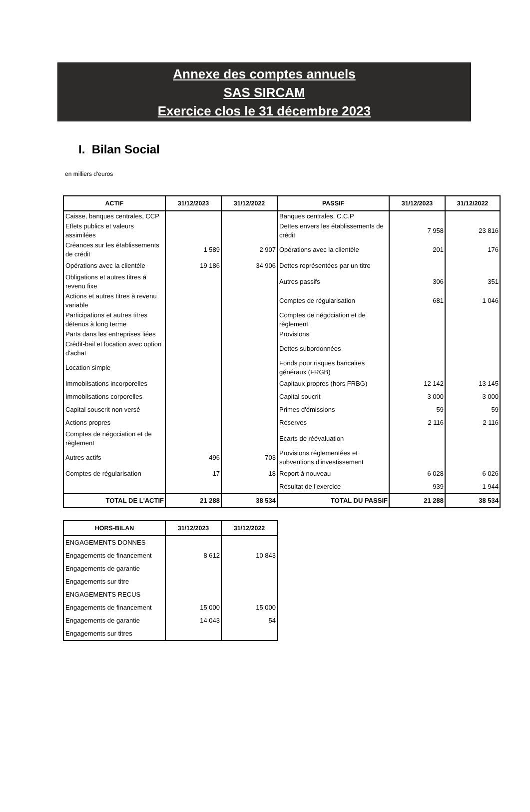Annexe des comptes annuels
SAS SIRCAM
Exercice clos le 31 décembre 2023
I. Bilan Social
en milliers d'euros
| ACTIF | 31/12/2023 | 31/12/2022 | PASSIF | 31/12/2023 | 31/12/2022 |
| --- | --- | --- | --- | --- | --- |
| Caisse, banques centrales, CCP | | | Banques centrales, C.C.P | | |
| Effets publics et valeurs assimilées | | | Dettes envers les établissements de crédit | 7 958 | 23 816 |
| Créances sur les établissements de crédit | 1 589 | 2 907 | Opérations avec la clientèle | 201 | 176 |
| Opérations avec la clientèle | 19 186 | 34 906 | Dettes représentées par un titre | | |
| Obligations et autres titres à revenu fixe | | | Autres passifs | 306 | 351 |
| Actions et autres titres à revenu variable | | | Comptes de régularisation | 681 | 1 046 |
| Participations et autres titres détenus à long terme | | | Comptes de négociation et de règlement | | |
| Parts dans les entreprises liées | | | Provisions | | |
| Crédit-bail et location avec option d'achat | | | Dettes subordonnées | | |
| Location simple | | | Fonds pour risques bancaires généraux (FRGB) | | |
| Immobilsations incorporelles | | | Capitaux propres (hors FRBG) | 12 142 | 13 145 |
| Immobilsations corporelles | | | Capital soucrit | 3 000 | 3 000 |
| Capital souscrit non versé | | | Primes d'émissions | 59 | 59 |
| Actions propres | | | Réserves | 2 116 | 2 116 |
| Comptes de négociation et de règlement | | | Ecarts de réévaluation | | |
| Autres actifs | 496 | 703 | Provisions réglementées et subventions d'investissement | | |
| Comptes de régularisation | 17 | 18 | Report à nouveau | 6 028 | 6 026 |
| | | | Résultat de l'exercice | 939 | 1 944 |
| TOTAL DE L'ACTIF | 21 288 | 38 534 | TOTAL DU PASSIF | 21 288 | 38 534 |
| HORS-BILAN | 31/12/2023 | 31/12/2022 |
| --- | --- | --- |
| ENGAGEMENTS DONNES | | |
| Engagements de financement | 8 612 | 10 843 |
| Engagements de garantie | | |
| Engagements sur titre | | |
| ENGAGEMENTS RECUS | | |
| Engagements de financement | 15 000 | 15 000 |
| Engagements de garantie | 14 043 | 54 |
| Engagements sur titres | | |